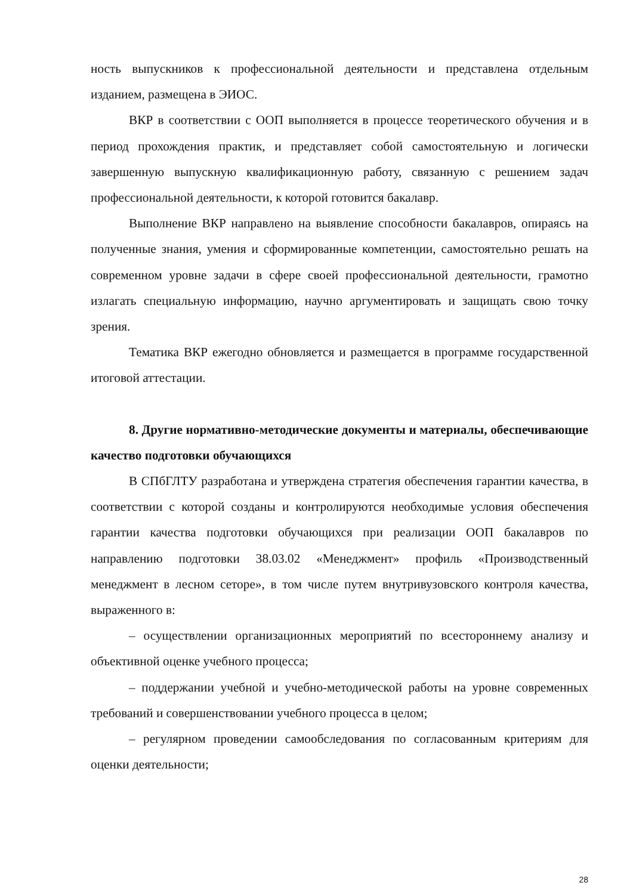ность выпускников к профессиональной деятельности и представлена отдельным изданием, размещена в ЭИОС.
ВКР в соответствии с ООП выполняется в процессе теоретического обучения и в период прохождения практик, и представляет собой самостоятельную и логически завершенную выпускную квалификационную работу, связанную с решением задач профессиональной деятельности, к которой готовится бакалавр.
Выполнение ВКР направлено на выявление способности бакалавров, опираясь на полученные знания, умения и сформированные компетенции, самостоятельно решать на современном уровне задачи в сфере своей профессиональной деятельности, грамотно излагать специальную информацию, научно аргументировать и защищать свою точку зрения.
Тематика ВКР ежегодно обновляется и размещается в программе государственной итоговой аттестации.
8. Другие нормативно-методические документы и материалы, обеспечивающие качество подготовки обучающихся
В СПбГЛТУ разработана и утверждена стратегия обеспечения гарантии качества, в соответствии с которой созданы и контролируются необходимые условия обеспечения гарантии качества подготовки обучающихся при реализации ООП бакалавров по направлению подготовки 38.03.02 «Менеджмент» профиль «Производственный менеджмент в лесном сеторе», в том числе путем внутривузовского контроля качества, выраженного в:
– осуществлении организационных мероприятий по всестороннему анализу и объективной оценке учебного процесса;
– поддержании учебной и учебно-методической работы на уровне современных требований и совершенствовании учебного процесса в целом;
– регулярном проведении самообследования по согласованным критериям для оценки деятельности;
28